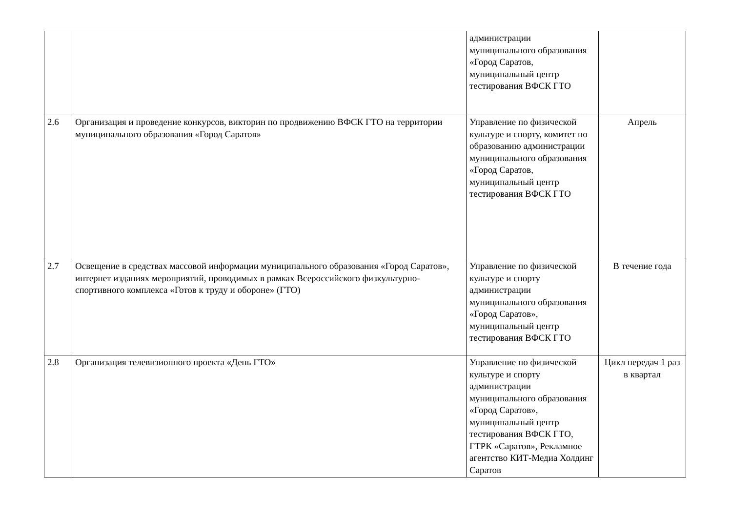| | | администрации муниципального образования «Город Саратов, муниципальный центр тестирования ВФСК ГТО | |
| 2.6 | Организация и проведение конкурсов, викторин по продвижению ВФСК ГТО на территории муниципального образования «Город Саратов» | Управление по физической культуре и спорту, комитет по образованию администрации муниципального образования «Город Саратов, муниципальный центр тестирования ВФСК ГТО | Апрель |
| 2.7 | Освещение в средствах массовой информации муниципального образования «Город Саратов», интернет изданиях мероприятий, проводимых в рамках Всероссийского физкультурно-спортивного комплекса «Готов к труду и обороне» (ГТО) | Управление по физической культуре и спорту администрации муниципального образования «Город Саратов», муниципальный центр тестирования ВФСК ГТО | В течение года |
| 2.8 | Организация телевизионного проекта «День ГТО» | Управление по физической культуре и спорту администрации муниципального образования «Город Саратов», муниципальный центр тестирования ВФСК ГТО, ГТРК «Саратов», Рекламное агентство КИТ-Медиа Холдинг Саратов | Цикл передач 1 раз в квартал |